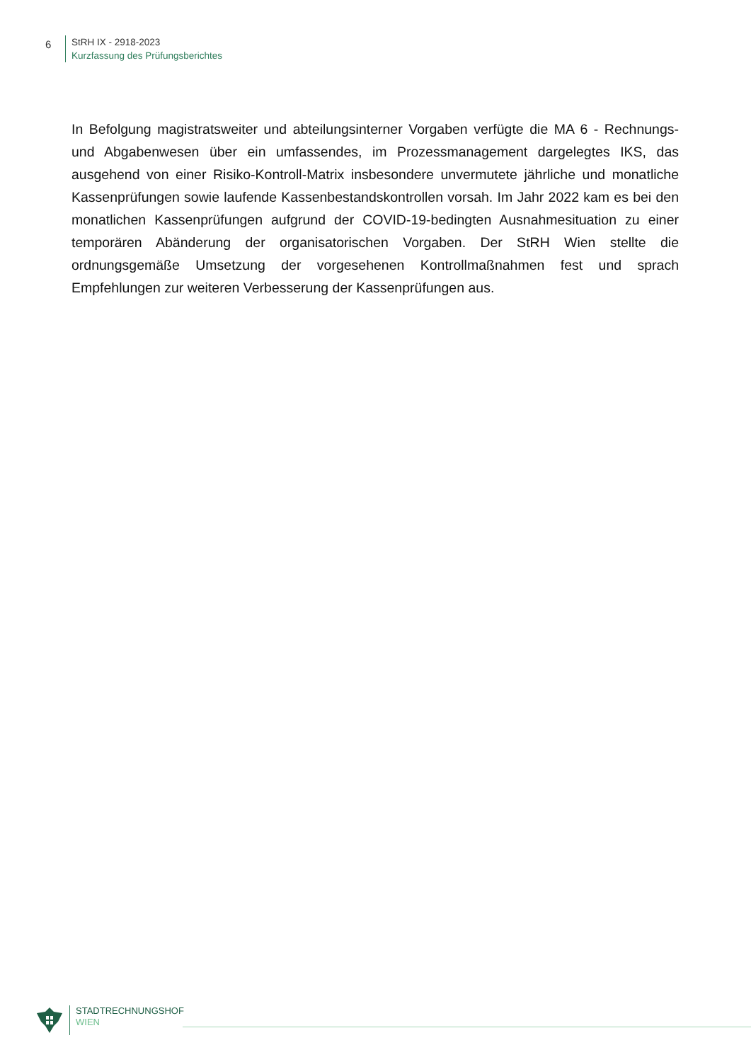6
StRH IX - 2918-2023
Kurzfassung des Prüfungsberichtes
In Befolgung magistratsweiter und abteilungsinterner Vorgaben verfügte die MA 6 - Rechnungs- und Abgabenwesen über ein umfassendes, im Prozessmanagement dargelegtes IKS, das ausgehend von einer Risiko-Kontroll-Matrix insbesondere unvermutete jährliche und monatliche Kassenprüfungen sowie laufende Kassenbestandskontrollen vorsah. Im Jahr 2022 kam es bei den monatlichen Kassenprüfungen aufgrund der COVID-19-bedingten Ausnahmesituation zu einer temporären Abänderung der organisatorischen Vorgaben. Der StRH Wien stellte die ordnungsgemäße Umsetzung der vorgesehenen Kontrollmaßnahmen fest und sprach Empfehlungen zur weiteren Verbesserung der Kassenprüfungen aus.
STADTRECHNUNGSHOF
WIEN